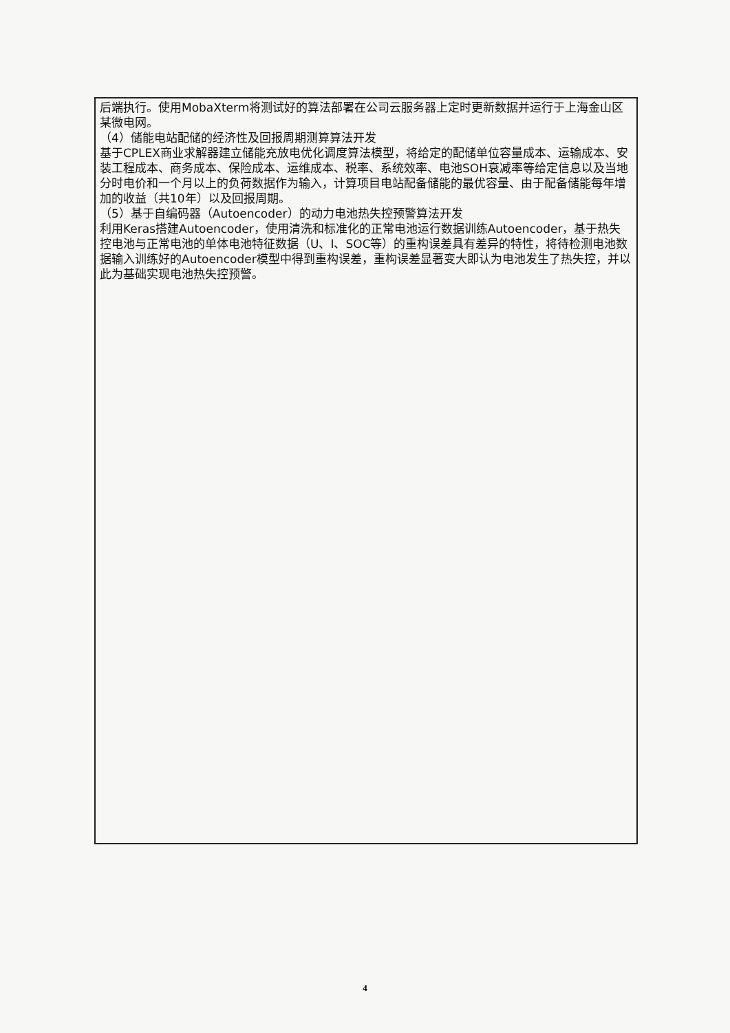后端执行。使用MobaXterm将测试好的算法部署在公司云服务器上定时更新数据并运行于上海金山区某微电网。
（4）储能电站配储的经济性及回报周期测算算法开发
基于CPLEX商业求解器建立储能充放电优化调度算法模型，将给定的配储单位容量成本、运输成本、安装工程成本、商务成本、保险成本、运维成本、税率、系统效率、电池SOH衰减率等给定信息以及当地分时电价和一个月以上的负荷数据作为输入，计算项目电站配备储能的最优容量、由于配备储能每年增加的收益（共10年）以及回报周期。
（5）基于自编码器（Autoencoder）的动力电池热失控预警算法开发
利用Keras搭建Autoencoder，使用清洗和标准化的正常电池运行数据训练Autoencoder，基于热失控电池与正常电池的单体电池特征数据（U、I、SOC等）的重构误差具有差异的特性，将待检测电池数据输入训练好的Autoencoder模型中得到重构误差，重构误差显著变大即认为电池发生了热失控，并以此为基础实现电池热失控预警。
4